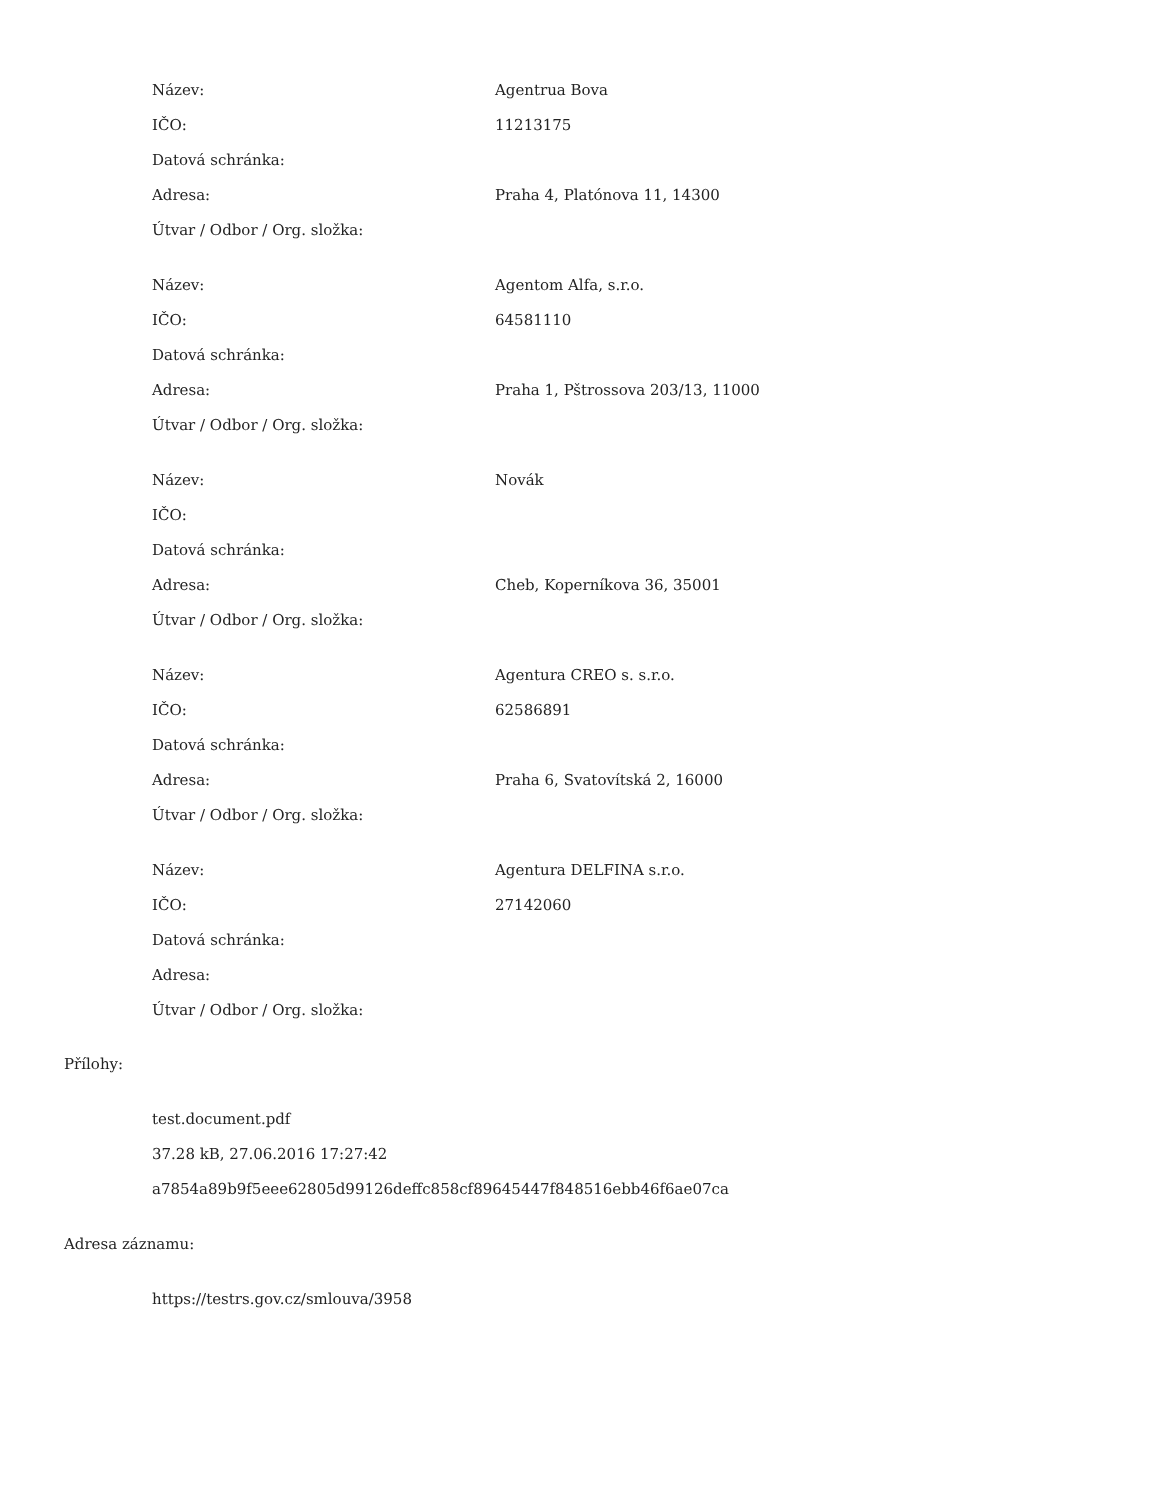| Název: | Agentrua Bova |
| IČO: | 11213175 |
| Datová schránka: | |
| Adresa: | Praha 4, Platónova 11, 14300 |
| Útvar / Odbor / Org. složka: | |
| Název: | Agentom Alfa, s.r.o. |
| IČO: | 64581110 |
| Datová schránka: | |
| Adresa: | Praha 1, Pštrossova 203/13, 11000 |
| Útvar / Odbor / Org. složka: | |
| Název: | Novák |
| IČO: | |
| Datová schránka: | |
| Adresa: | Cheb, Koperníkova 36, 35001 |
| Útvar / Odbor / Org. složka: | |
| Název: | Agentura CREO s. s.r.o. |
| IČO: | 62586891 |
| Datová schránka: | |
| Adresa: | Praha 6, Svatovítská 2, 16000 |
| Útvar / Odbor / Org. složka: | |
| Název: | Agentura DELFINA s.r.o. |
| IČO: | 27142060 |
| Datová schránka: | |
| Adresa: | |
| Útvar / Odbor / Org. složka: | |
Přílohy:
test.document.pdf
37.28 kB, 27.06.2016 17:27:42
a7854a89b9f5eee62805d99126deffc858cf89645447f848516ebb46f6ae07ca
Adresa záznamu:
https://testrs.gov.cz/smlouva/3958